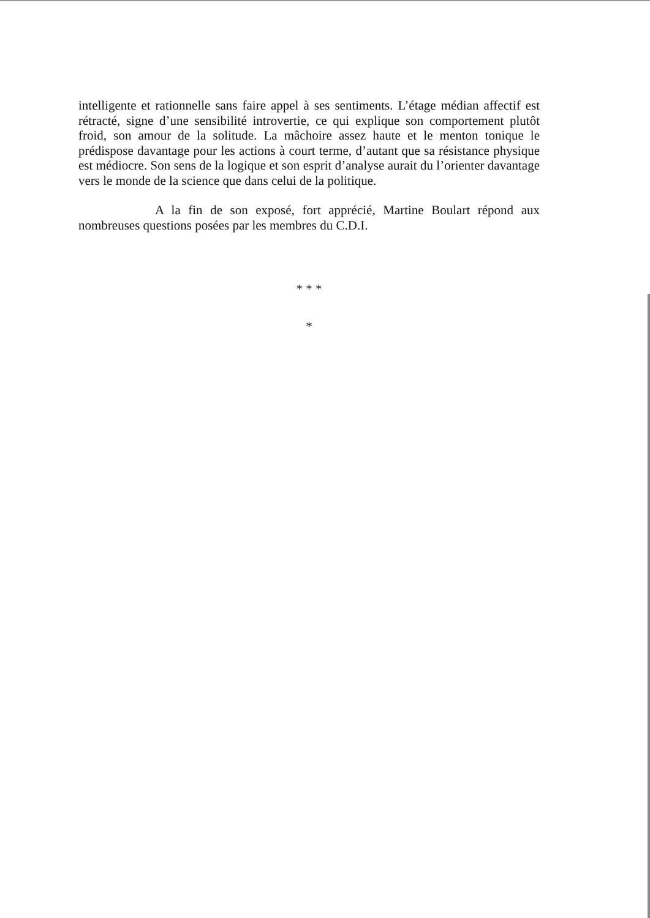intelligente et rationnelle sans faire appel à ses sentiments. L’étage médian affectif est rétracté, signe d’une sensibilité introvertie, ce qui explique son comportement plutôt froid, son amour de la solitude. La mâchoire assez haute et le menton tonique le prédispose davantage pour les actions à court terme, d’autant que sa résistance physique est médiocre. Son sens de la logique et son esprit d’analyse aurait du l’orienter davantage vers le monde de la science que dans celui de la politique.
A la fin de son exposé, fort apprécié, Martine Boulart répond aux nombreuses questions posées par les membres du C.D.I.
* * *
*